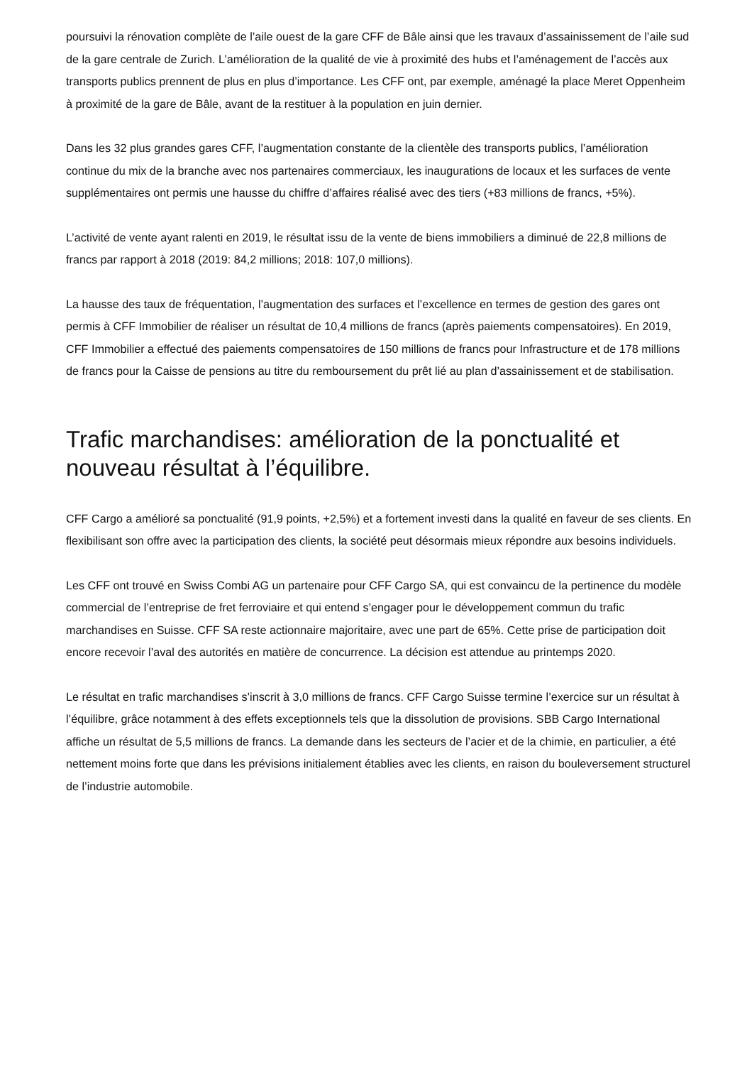poursuivi la rénovation complète de l’aile ouest de la gare CFF de Bâle ainsi que les travaux d’assainissement de l’aile sud de la gare centrale de Zurich. L’amélioration de la qualité de vie à proximité des hubs et l’aménagement de l’accès aux transports publics prennent de plus en plus d’importance. Les CFF ont, par exemple, aménagé la place Meret Oppenheim à proximité de la gare de Bâle, avant de la restituer à la population en juin dernier.
Dans les 32 plus grandes gares CFF, l’augmentation constante de la clientèle des transports publics, l’amélioration continue du mix de la branche avec nos partenaires commerciaux, les inaugurations de locaux et les surfaces de vente supplémentaires ont permis une hausse du chiffre d’affaires réalisé avec des tiers (+83 millions de francs, +5%).
L’activité de vente ayant ralenti en 2019, le résultat issu de la vente de biens immobiliers a diminué de 22,8 millions de francs par rapport à 2018 (2019: 84,2 millions; 2018: 107,0 millions).
La hausse des taux de fréquentation, l’augmentation des surfaces et l’excellence en termes de gestion des gares ont permis à CFF Immobilier de réaliser un résultat de 10,4 millions de francs (après paiements compensatoires). En 2019, CFF Immobilier a effectué des paiements compensatoires de 150 millions de francs pour Infrastructure et de 178 millions de francs pour la Caisse de pensions au titre du remboursement du prêt lié au plan d’assainissement et de stabilisation.
Trafic marchandises: amélioration de la ponctualité et nouveau résultat à l’équilibre.
CFF Cargo a amélioré sa ponctualité (91,9 points, +2,5%) et a fortement investi dans la qualité en faveur de ses clients. En flexibilisant son offre avec la participation des clients, la société peut désormais mieux répondre aux besoins individuels.
Les CFF ont trouvé en Swiss Combi AG un partenaire pour CFF Cargo SA, qui est convaincu de la pertinence du modèle commercial de l’entreprise de fret ferroviaire et qui entend s’engager pour le développement commun du trafic marchandises en Suisse. CFF SA reste actionnaire majoritaire, avec une part de 65%. Cette prise de participation doit encore recevoir l’aval des autorités en matière de concurrence. La décision est attendue au printemps 2020.
Le résultat en trafic marchandises s’inscrit à 3,0 millions de francs. CFF Cargo Suisse termine l’exercice sur un résultat à l’équilibre, grâce notamment à des effets exceptionnels tels que la dissolution de provisions. SBB Cargo International affiche un résultat de 5,5 millions de francs. La demande dans les secteurs de l’acier et de la chimie, en particulier, a été nettement moins forte que dans les prévisions initialement établies avec les clients, en raison du bouleversement structurel de l’industrie automobile.